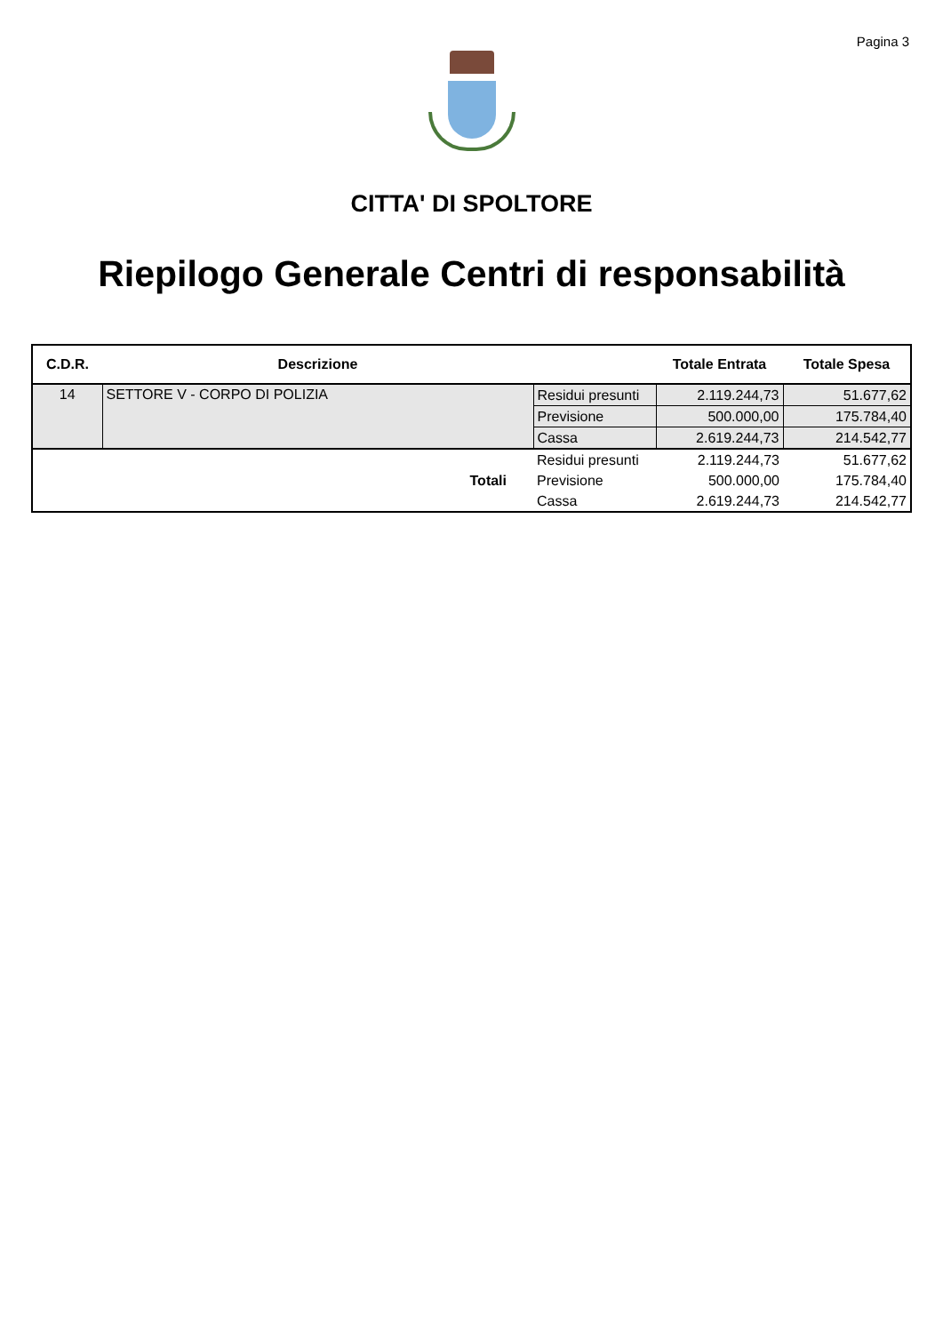Pagina 3
CITTA' DI SPOLTORE
Riepilogo Generale Centri di responsabilità
| C.D.R. | Descrizione | | Totale Entrata | Totale Spesa |
| --- | --- | --- | --- | --- |
| 14 | SETTORE V - CORPO DI POLIZIA | Residui presunti | 2.119.244,73 | 51.677,62 |
| | | Previsione | 500.000,00 | 175.784,40 |
| | | Cassa | 2.619.244,73 | 214.542,77 |
| | | Residui presunti | 2.119.244,73 | 51.677,62 |
| | Totali | Previsione | 500.000,00 | 175.784,40 |
| | | Cassa | 2.619.244,73 | 214.542,77 |